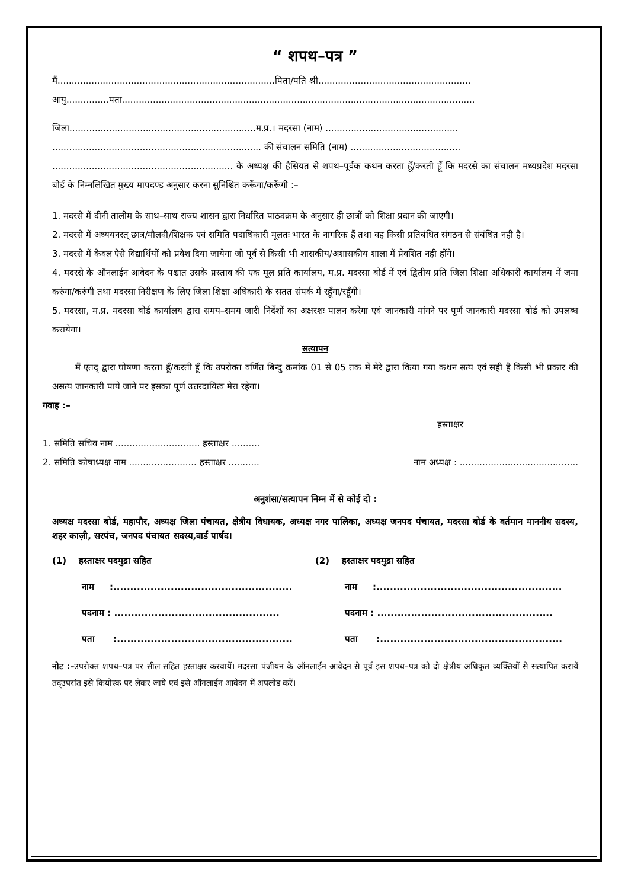“ शपथ–पत्र ”
मैं.............................................................................पिता/पति श्री......................................................
आयु...............पता.............................................................................................................................
जिला..................................................................म.प्र.। मदरसा (नाम) ...............................................
.......................................................................... की संचालन समिति (नाम) .......................................
................................................................ के अध्यक्ष की हैसियत से शपथ–पूर्वक कथन करता हूँ/करती हूँ कि मदरसे का संचालन मध्यप्रदेश मदरसा बोर्ड के निम्नलिखित मुख्य मापदण्ड अनुसार करना सुनिश्चित करूँगा/करूँगी :–
1. मदरसे में दीनी तालीम के साथ–साथ राज्य शासन द्वारा निर्धारित पाठ्यक्रम के अनुसार ही छात्रों को शिक्षा प्रदान की जाएगी।
2. मदरसे में अध्ययनरत् छात्र/मौलवी/शिक्षक एवं समिति पदाधिकारी मूलतः भारत के नागरिक हैं तथा वह किसी प्रतिबंधित संगठन से संबंधित नही है।
3. मदरसे में केवल ऐसे विद्यार्थियों को प्रवेश दिया जायेगा जो पूर्व से किसी भी शासकीय/अशासकीय शाला में प्रेवशित नही होंगे।
4. मदरसे के ऑनलाईन आवेदन के पश्चात उसके प्रस्ताव की एक मूल प्रति कार्यालय, म.प्र. मदरसा बोर्ड में एवं द्वितीय प्रति जिला शिक्षा अधिकारी कार्यालय में जमा करुंगा/करुंगी तथा मदरसा निरीक्षण के लिए जिला शिक्षा अधिकारी के सतत संपर्क में रहूँगा/रहूँगी।
5. मदरसा, म.प्र. मदरसा बोर्ड कार्यालय द्वारा समय–समय जारी निर्देशों का अक्षरशः पालन करेगा एवं जानकारी मांगने पर पूर्ण जानकारी मदरसा बोर्ड को उपलब्ध करायेगा।
सत्यापन
मैं एतद् द्वारा घोषणा करता हूँ/करती हूँ कि उपरोक्त वर्णित बिन्दु क्रमांक 01 से 05 तक में मेरे द्वारा किया गया कथन सत्य एवं सही है किसी भी प्रकार की असत्य जानकारी पाये जाने पर इसका पूर्ण उत्तरदायित्व मेरा रहेगा।
गवाह :–
1. समिति सचिव नाम .............................. हस्ताक्षर ..........
2. समिति कोषाध्यक्ष नाम ........................ हस्ताक्षर ...........
हस्ताक्षर
नाम अध्यक्ष : ..........................................
अनुशंसा/सत्यापन निम्न में से कोई दो :
अध्यक्ष मदरसा बोर्ड, महापौर, अध्यक्ष जिला पंचायत, क्षेत्रीय विधायक, अध्यक्ष नगर पालिका, अध्यक्ष जनपद पंचायत, मदरसा बोर्ड के वर्तमान माननीय सदस्य, शहर काज़ी, सरपंच, जनपद पंचायत सदस्य,वार्ड पार्षद।
(1) हस्ताक्षर पदमुद्रा सहित
नाम :.....................................................
पदनाम : .................................................
पता :....................................................
(2) हस्ताक्षर पदमुद्रा सहित
नाम :.......................................................
पदनाम : ....................................................
पता :......................................................
नोट :–उपरोक्त शपथ–पत्र पर सील सहित हस्ताक्षर करवायें। मदरसा पंजीयन के ऑनलाईन आवेदन से पूर्व इस शपथ–पत्र को दो क्षेत्रीय अधिकृत व्यक्तियों से सत्यापित करायें तद्उपरांत इसे कियोस्क पर लेकर जाये एवं इसे ऑनलाईन आवेदन में अपलोड करें।